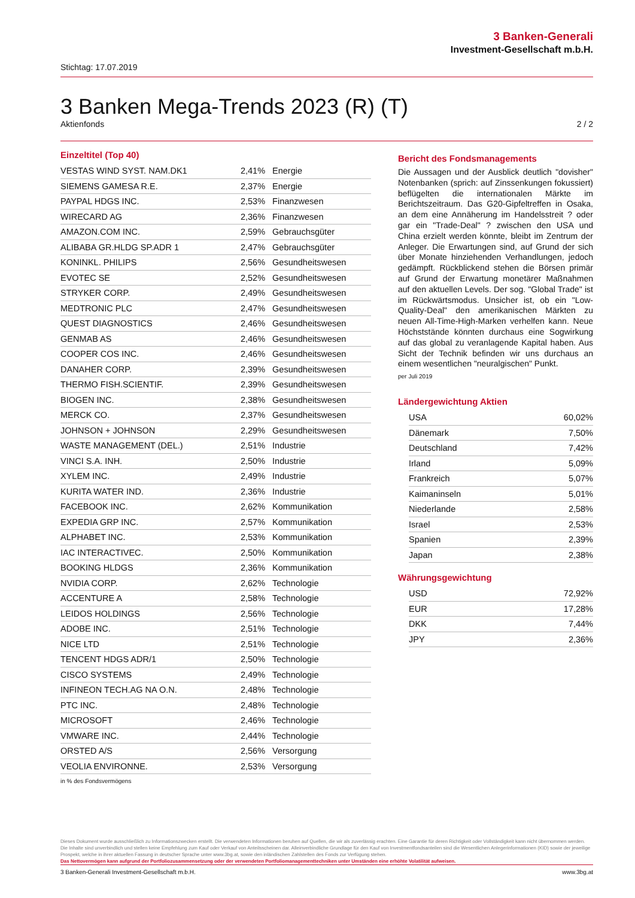3 Banken-Generali
Investment-Gesellschaft m.b.H.
Stichtag: 17.07.2019
3 Banken Mega-Trends 2023 (R) (T)
Aktienfonds 2 / 2
Einzeltitel (Top 40)
| VESTAS WIND SYST. NAM.DK1 | 2,41% | Energie |
| SIEMENS GAMESA R.E. | 2,37% | Energie |
| PAYPAL HDGS INC. | 2,53% | Finanzwesen |
| WIRECARD AG | 2,36% | Finanzwesen |
| AMAZON.COM INC. | 2,59% | Gebrauchsgüter |
| ALIBABA GR.HLDG SP.ADR 1 | 2,47% | Gebrauchsgüter |
| KONINKL. PHILIPS | 2,56% | Gesundheitswesen |
| EVOTEC SE | 2,52% | Gesundheitswesen |
| STRYKER CORP. | 2,49% | Gesundheitswesen |
| MEDTRONIC PLC | 2,47% | Gesundheitswesen |
| QUEST DIAGNOSTICS | 2,46% | Gesundheitswesen |
| GENMAB AS | 2,46% | Gesundheitswesen |
| COOPER COS INC. | 2,46% | Gesundheitswesen |
| DANAHER CORP. | 2,39% | Gesundheitswesen |
| THERMO FISH.SCIENTIF. | 2,39% | Gesundheitswesen |
| BIOGEN INC. | 2,38% | Gesundheitswesen |
| MERCK CO. | 2,37% | Gesundheitswesen |
| JOHNSON + JOHNSON | 2,29% | Gesundheitswesen |
| WASTE MANAGEMENT (DEL.) | 2,51% | Industrie |
| VINCI S.A. INH. | 2,50% | Industrie |
| XYLEM INC. | 2,49% | Industrie |
| KURITA WATER IND. | 2,36% | Industrie |
| FACEBOOK INC. | 2,62% | Kommunikation |
| EXPEDIA GRP INC. | 2,57% | Kommunikation |
| ALPHABET INC. | 2,53% | Kommunikation |
| IAC INTERACTIVEC. | 2,50% | Kommunikation |
| BOOKING HLDGS | 2,36% | Kommunikation |
| NVIDIA CORP. | 2,62% | Technologie |
| ACCENTURE A | 2,58% | Technologie |
| LEIDOS HOLDINGS | 2,56% | Technologie |
| ADOBE INC. | 2,51% | Technologie |
| NICE LTD | 2,51% | Technologie |
| TENCENT HDGS ADR/1 | 2,50% | Technologie |
| CISCO SYSTEMS | 2,49% | Technologie |
| INFINEON TECH.AG NA O.N. | 2,48% | Technologie |
| PTC INC. | 2,48% | Technologie |
| MICROSOFT | 2,46% | Technologie |
| VMWARE INC. | 2,44% | Technologie |
| ORSTED A/S | 2,56% | Versorgung |
| VEOLIA ENVIRONNE. | 2,53% | Versorgung |
in % des Fondsvermögens
Bericht des Fondsmanagements
Die Aussagen und der Ausblick deutlich "dovisher" Notenbanken (sprich: auf Zinssenkungen fokussiert) beflügelten die internationalen Märkte im Berichtszeitraum. Das G20-Gipfeltreffen in Osaka, an dem eine Annäherung im Handelsstreit ? oder gar ein "Trade-Deal" ? zwischen den USA und China erzielt werden könnte, bleibt im Zentrum der Anleger. Die Erwartungen sind, auf Grund der sich über Monate hinziehenden Verhandlungen, jedoch gedämpft. Rückblickend stehen die Börsen primär auf Grund der Erwartung monetärer Maßnahmen auf den aktuellen Levels. Der sog. "Global Trade" ist im Rückwärtsmodus. Unsicher ist, ob ein "Low-Quality-Deal" den amerikanischen Märkten zu neuen All-Time-High-Marken verhelfen kann. Neue Höchststände könnten durchaus eine Sogwirkung auf das global zu veranlagende Kapital haben. Aus Sicht der Technik befinden wir uns durchaus an einem wesentlichen "neuralgischen" Punkt.
per Juli 2019
Ländergewichtung Aktien
| USA | 60,02% |
| Dänemark | 7,50% |
| Deutschland | 7,42% |
| Irland | 5,09% |
| Frankreich | 5,07% |
| Kaimaninseln | 5,01% |
| Niederlande | 2,58% |
| Israel | 2,53% |
| Spanien | 2,39% |
| Japan | 2,38% |
Währungsgewichtung
| USD | 72,92% |
| EUR | 17,28% |
| DKK | 7,44% |
| JPY | 2,36% |
Dieses Dokument wurde ausschließlich zu Informationszwecken erstellt. Die verwendeten Informationen beruhen auf Quellen, die wir als zuverlässig erachten. Eine Garantie für deren Richtigkeit oder Vollständigkeit kann nicht übernommen werden. Die Inhalte sind unverbindlich und stellen keine Empfehlung zum Kauf oder Verkauf von Anteilsscheinen dar. Alleinverbindliche Grundlage für den Kauf von Investmentfondsanteilen sind die Wesentlichen Anlegerinformationen (KID) sowie der jeweilige Prospekt, welche in ihrer aktuellen Fassung in deutscher Sprache unter www.3bg.at, sowie den inländischen Zahlstellen des Fonds zur Verfügung stehen.
Das Nettovermögen kann aufgrund der Portfoliozusammensetzung oder der verwendeten Portfoliomanagementtechniken unter Umständen eine erhöhte Volatilität aufweisen.
3 Banken-Generali Investment-Gesellschaft m.b.H. www.3bg.at